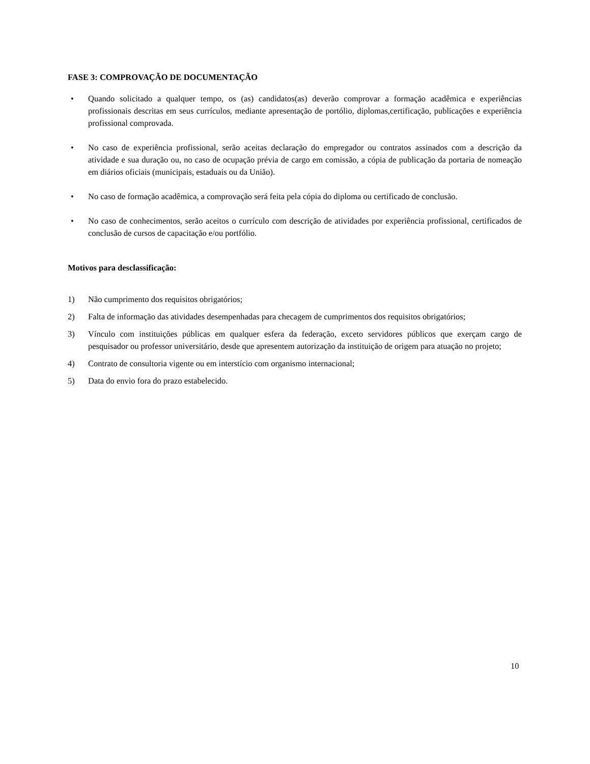FASE 3: COMPROVAÇÃO DE DOCUMENTAÇÃO
• Quando solicitado a qualquer tempo, os (as) candidatos(as) deverão comprovar a formação acadêmica e experiências profissionais descritas em seus currículos, mediante apresentação de portólio, diplomas,certificação, publicações e experiência profissional comprovada.
• No caso de experiência profissional, serão aceitas declaração do empregador ou contratos assinados com a descrição da atividade e sua duração ou, no caso de ocupação prévia de cargo em comissão, a cópia de publicação da portaria de nomeação em diários oficiais (municipais, estaduais ou da União).
• No caso de formação acadêmica, a comprovação será feita pela cópia do diploma ou certificado de conclusão.
• No caso de conhecimentos, serão aceitos o currículo com descrição de atividades por experiência profissional, certificados de conclusão de cursos de capacitação e/ou portfólio.
Motivos para desclassificação:
1) Não cumprimento dos requisitos obrigatórios;
2) Falta de informação das atividades desempenhadas para checagem de cumprimentos dos requisitos obrigatórios;
3) Vínculo com instituições públicas em qualquer esfera da federação, exceto servidores públicos que exerçam cargo de pesquisador ou professor universitário, desde que apresentem autorização da instituição de origem para atuação no projeto;
4) Contrato de consultoria vigente ou em interstício com organismo internacional;
5) Data do envio fora do prazo estabelecido.
10